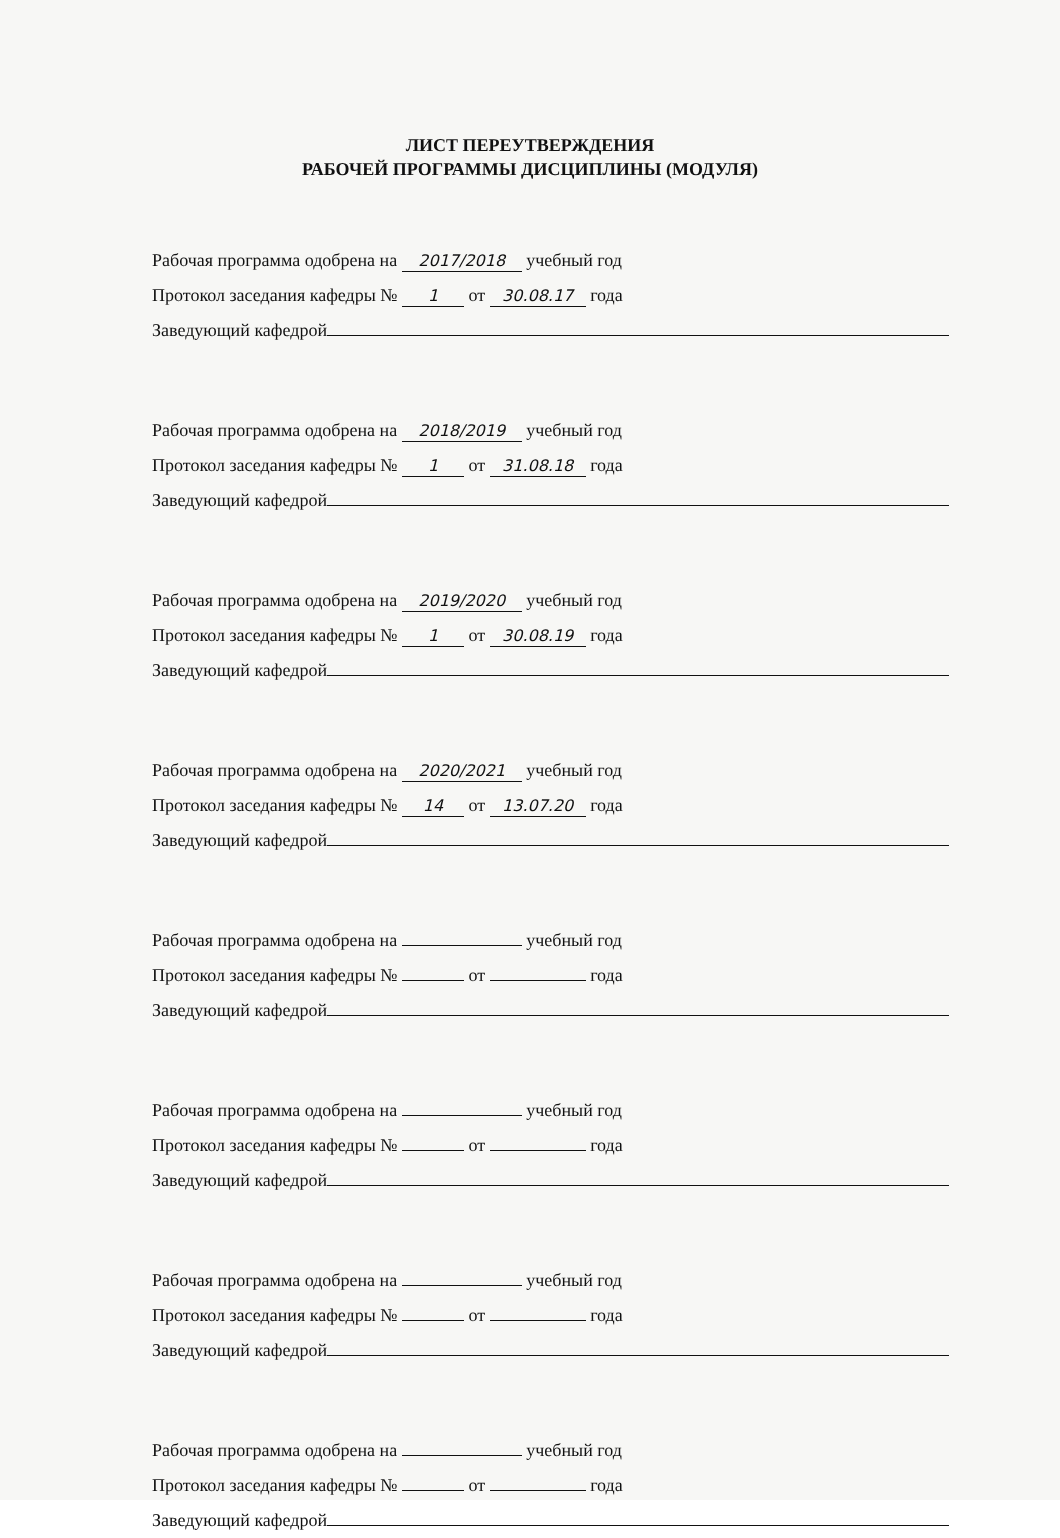ЛИСТ ПЕРЕУТВЕРЖДЕНИЯ
РАБОЧЕЙ ПРОГРАММЫ ДИСЦИПЛИНЫ (МОДУЛЯ)
Рабочая программа одобрена на 2017/2018 учебный год
Протокол заседания кафедры № 1 от 30.08.17 года
Заведующий кафедрой
Рабочая программа одобрена на 2018/2019 учебный год
Протокол заседания кафедры № 1 от 31.08.18 года
Заведующий кафедрой
Рабочая программа одобрена на 2019/2020 учебный год
Протокол заседания кафедры № 1 от 30.08.19 года
Заведующий кафедрой
Рабочая программа одобрена на 2020/2021 учебный год
Протокол заседания кафедры № 14 от 13.07.20 года
Заведующий кафедрой
Рабочая программа одобрена на учебный год
Протокол заседания кафедры № от года
Заведующий кафедрой
Рабочая программа одобрена на учебный год
Протокол заседания кафедры № от года
Заведующий кафедрой
Рабочая программа одобрена на учебный год
Протокол заседания кафедры № от года
Заведующий кафедрой
Рабочая программа одобрена на учебный год
Протокол заседания кафедры № от года
Заведующий кафедрой